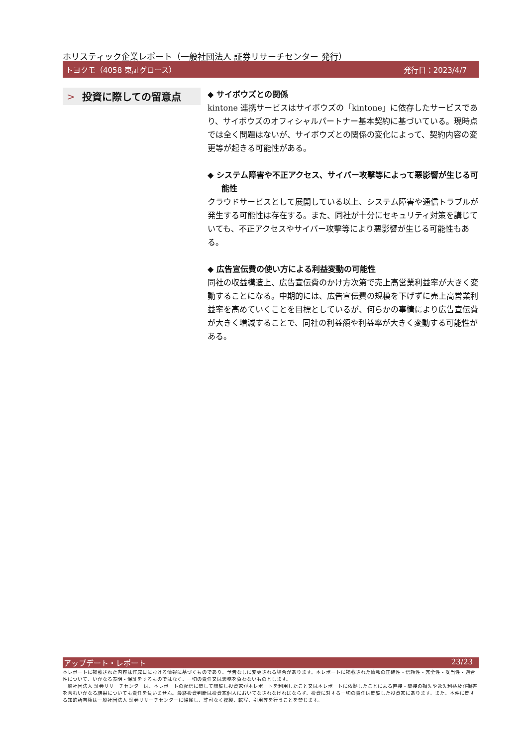ホリスティック企業レポート（一般社団法人 証券リサーチセンター 発行）
トヨクモ（4058 東証グロース） 発行日：2023/4/7
> 投資に際しての留意点
◆ サイボウズとの関係
kintone 連携サービスはサイボウズの「kintone」に依存したサービスであり、サイボウズのオフィシャルパートナー基本契約に基づいている。現時点では全く問題はないが、サイボウズとの関係の変化によって、契約内容の変更等が起きる可能性がある。
◆ システム障害や不正アクセス、サイバー攻撃等によって悪影響が生じる可能性
クラウドサービスとして展開している以上、システム障害や通信トラブルが発生する可能性は存在する。また、同社が十分にセキュリティ対策を講じていても、不正アクセスやサイバー攻撃等により悪影響が生じる可能性もある。
◆ 広告宣伝費の使い方による利益変動の可能性
同社の収益構造上、広告宣伝費のかけ方次第で売上高営業利益率が大きく変動することになる。中期的には、広告宣伝費の規模を下げずに売上高営業利益率を高めていくことを目標としているが、何らかの事情により広告宣伝費が大きく増減することで、同社の利益額や利益率が大きく変動する可能性がある。
アップデート・レポート 23/23
本レポートに掲載された内容は作成日における情報に基づくものであり、予告なしに変更される場合があります。本レポートに掲載された情報の正確性・信頼性・完全性・妥当性・適合性について、いかなる表明・保証をするものではなく、一切の責任又は義務を負わないものとします。
一般社団法人 証券リサーチセンターは、本レポートの配信に関して閲覧し投資家が本レポートを利用したこと又は本レポートに依拠したことによる直接・間接の損失や逸失利益及び損害を含むいかなる結果についても責任を負いません。最終投資判断は投資家個人においてなされなければならず、投資に対する一切の責任は閲覧した投資家にあります。また、本件に関する知的所有権は一般社団法人 証券リサーチセンターに帰属し、許可なく複製、転写、引用等を行うことを禁じます。